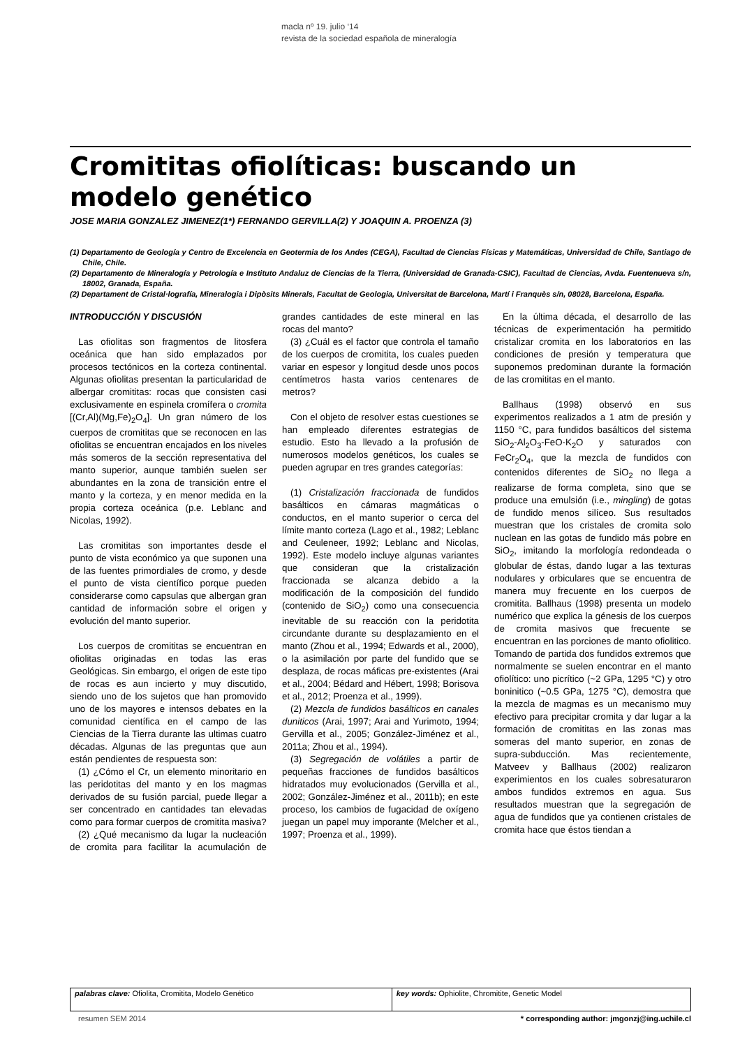macla nº 19. julio ‘14
revista de la sociedad española de mineralogía
Cromititas ofiolíticas: buscando un modelo genético
JOSE MARIA GONZALEZ JIMENEZ(1*) FERNANDO GERVILLA(2) Y JOAQUIN A. PROENZA (3)
(1) Departamento de Geología y Centro de Excelencia en Geotermia de los Andes (CEGA), Facultad de Ciencias Físicas y Matemáticas, Universidad de Chile, Santiago de Chile, Chile.
(2) Departamento de Mineralogía y Petrología e Instituto Andaluz de Ciencias de la Tierra, (Universidad de Granada-CSIC), Facultad de Ciencias, Avda. Fuentenueva s/n, 18002, Granada, España.
(2) Departament de Cristal·lografía, Mineralogia i Dipòsits Minerals, Facultat de Geologia, Universitat de Barcelona, Martí i Franquès s/n, 08028, Barcelona, España.
INTRODUCCIÓN Y DISCUSIÓN
Las ofiolitas son fragmentos de litosfera oceánica que han sido emplazados por procesos tectónicos en la corteza continental. Algunas ofiolitas presentan la particularidad de albergar cromititas: rocas que consisten casi exclusivamente en espinela cromífera o cromita [(Cr,Al)(Mg,Fe)<sub>2</sub>O<sub>4</sub>]. Un gran número de los cuerpos de cromititas que se reconocen en las ofiolitas se encuentran encajados en los niveles más someros de la sección representativa del manto superior, aunque también suelen ser abundantes en la zona de transición entre el manto y la corteza, y en menor medida en la propia corteza oceánica (p.e. Leblanc and Nicolas, 1992).
Las cromititas son importantes desde el punto de vista económico ya que suponen una de las fuentes primordiales de cromo, y desde el punto de vista científico porque pueden considerarse como capsulas que albergan gran cantidad de información sobre el origen y evolución del manto superior.
Los cuerpos de cromititas se encuentran en ofiolitas originadas en todas las eras Geológicas. Sin embargo, el origen de este tipo de rocas es aun incierto y muy discutido, siendo uno de los sujetos que han promovido uno de los mayores e intensos debates en la comunidad científica en el campo de las Ciencias de la Tierra durante las ultimas cuatro décadas. Algunas de las preguntas que aun están pendientes de respuesta son:
(1) ¿Cómo el Cr, un elemento minoritario en las peridotitas del manto y en los magmas derivados de su fusión parcial, puede llegar a ser concentrado en cantidades tan elevadas como para formar cuerpos de cromitita masiva?
(2) ¿Qué mecanismo da lugar la nucleación de cromita para facilitar la acumulación de grandes cantidades de este mineral en las rocas del manto?
(3) ¿Cuál es el factor que controla el tamaño de los cuerpos de cromitita, los cuales pueden variar en espesor y longitud desde unos pocos centímetros hasta varios centenares de metros?
Con el objeto de resolver estas cuestiones se han empleado diferentes estrategias de estudio. Esto ha llevado a la profusión de numerosos modelos genéticos, los cuales se pueden agrupar en tres grandes categorías:
(1) Cristalización fraccionada de fundidos basálticos en cámaras magmáticas o conductos, en el manto superior o cerca del límite manto corteza (Lago et al., 1982; Leblanc and Ceuleneer, 1992; Leblanc and Nicolas, 1992). Este modelo incluye algunas variantes que consideran que la cristalización fraccionada se alcanza debido a la modificación de la composición del fundido (contenido de SiO<sub>2</sub>) como una consecuencia inevitable de su reacción con la peridotita circundante durante su desplazamiento en el manto (Zhou et al., 1994; Edwards et al., 2000), o la asimilación por parte del fundido que se desplaza, de rocas máficas pre-existentes (Arai et al., 2004; Bédard and Hébert, 1998; Borisova et al., 2012; Proenza et al., 1999).
(2) Mezcla de fundidos basálticos en canales duniticos (Arai, 1997; Arai and Yurimoto, 1994; Gervilla et al., 2005; González-Jiménez et al., 2011a; Zhou et al., 1994).
(3) Segregación de volátiles a partir de pequeñas fracciones de fundidos basálticos hidratados muy evolucionados (Gervilla et al., 2002; González-Jiménez et al., 2011b); en este proceso, los cambios de fugacidad de oxígeno juegan un papel muy imporante (Melcher et al., 1997; Proenza et al., 1999).
En la última década, el desarrollo de las técnicas de experimentación ha permitido cristalizar cromita en los laboratorios en las condiciones de presión y temperatura que suponemos predominan durante la formación de las cromititas en el manto.
Ballhaus (1998) observó en sus experimentos realizados a 1 atm de presión y 1150 °C, para fundidos basálticos del sistema SiO<sub>2</sub>-Al<sub>2</sub>O<sub>3</sub>-FeO-K<sub>2</sub>O y saturados con FeCr<sub>2</sub>O<sub>4</sub>, que la mezcla de fundidos con contenidos diferentes de SiO<sub>2</sub> no llega a realizarse de forma completa, sino que se produce una emulsión (i.e., mingling) de gotas de fundido menos silíceo. Sus resultados muestran que los cristales de cromita solo nuclean en las gotas de fundido más pobre en SiO<sub>2</sub>, imitando la morfología redondeada o globular de éstas, dando lugar a las texturas nodulares y orbiculares que se encuentra de manera muy frecuente en los cuerpos de cromitita. Ballhaus (1998) presenta un modelo numérico que explica la génesis de los cuerpos de cromita masivos que frecuente se encuentran en las porciones de manto ofiolitico. Tomando de partida dos fundidos extremos que normalmente se suelen encontrar en el manto ofiolítico: uno picrítico (~2 GPa, 1295 °C) y otro boninitico (~0.5 GPa, 1275 °C), demostra que la mezcla de magmas es un mecanismo muy efectivo para precipitar cromita y dar lugar a la formación de cromititas en las zonas mas someras del manto superior, en zonas de supra-subducción. Mas recientemente, Matveev y Ballhaus (2002) realizaron experimientos en los cuales sobresaturaron ambos fundidos extremos en agua. Sus resultados muestran que la segregación de agua de fundidos que ya contienen cristales de cromita hace que éstos tiendan a
| palabras clave: Ofiolita, Cromitita, Modelo Genético | key words: Ophiolite, Chromitite, Genetic Model |
resumen SEM 2014 * corresponding author: jmgonzj@ing.uchile.cl